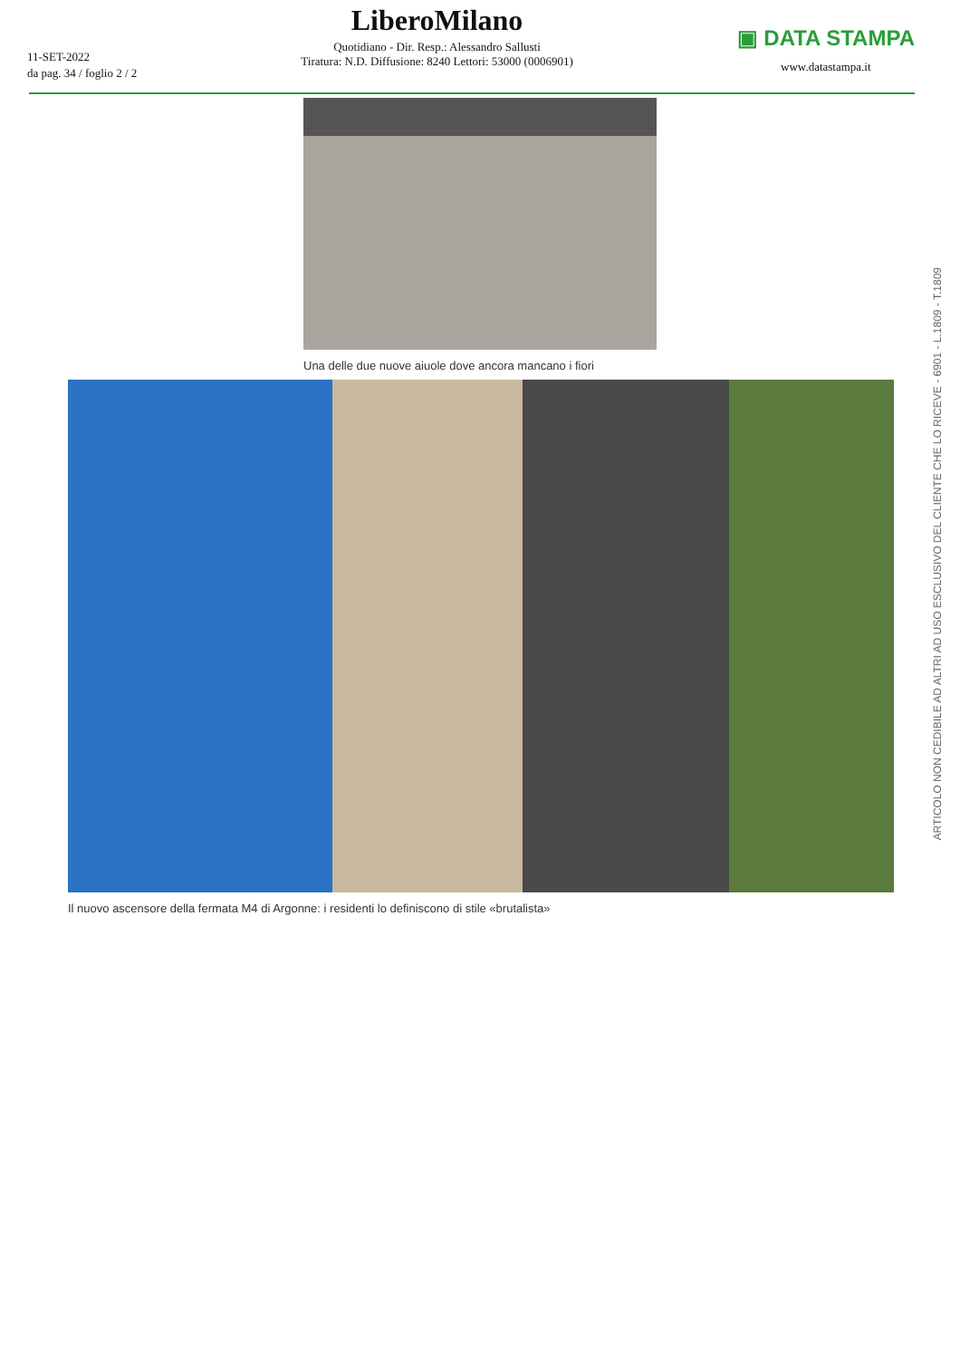11-SET-2022
da pag. 34 / foglio 2 / 2
LiberoMilano
Quotidiano - Dir. Resp.: Alessandro Sallusti
Tiratura: N.D. Diffusione: 8240 Lettori: 53000 (0006901)
▣ DATA STAMPA
www.datastampa.it
Una delle due nuove aiuole dove ancora mancano i fiori
Il nuovo ascensore della fermata M4 di Argonne: i residenti lo definiscono di stile «brutalista»
ARTICOLO NON CEDIBILE AD ALTRI AD USO ESCLUSIVO DEL CLIENTE CHE LO RICEVE - 6901 - L.1809 - T.1809